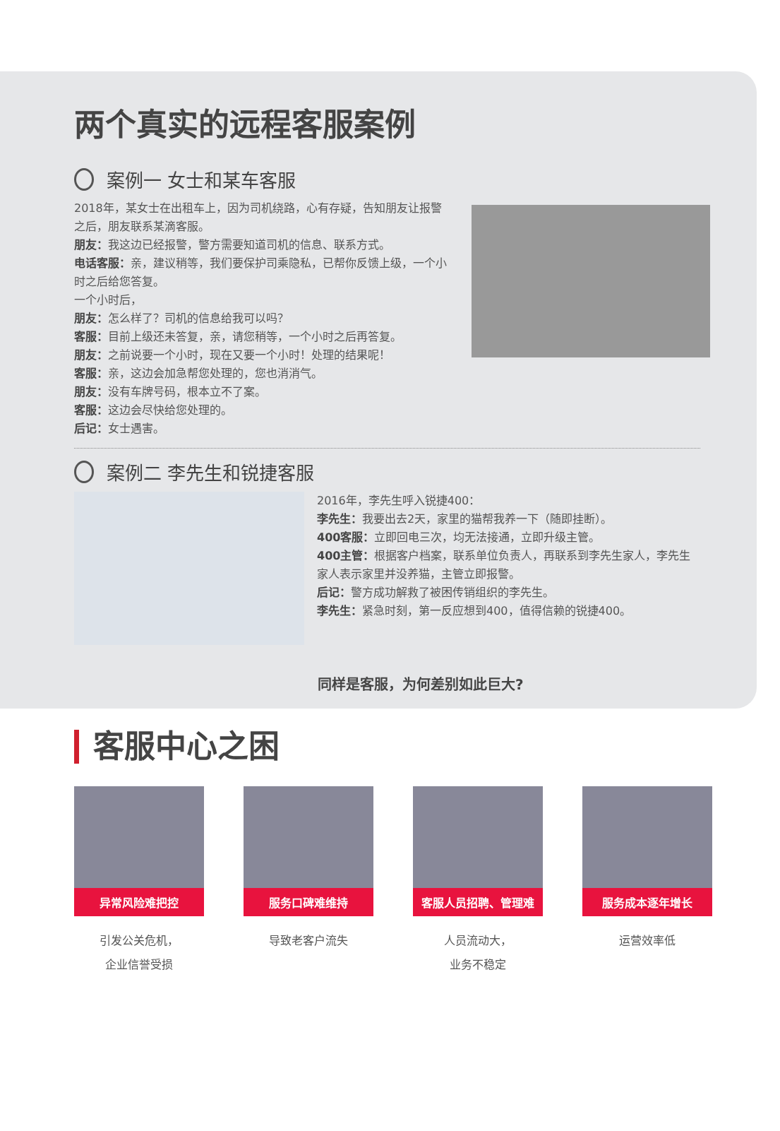两个真实的远程客服案例
案例一 女士和某车客服
2018年，某女士在出租车上，因为司机绕路，心有存疑，告知朋友让报警之后，朋友联系某滴客服。
朋友：我这边已经报警，警方需要知道司机的信息、联系方式。
电话客服：亲，建议稍等，我们要保护司乘隐私，已帮你反馈上级，一个小时之后给您答复。
一个小时后，
朋友：怎么样了？司机的信息给我可以吗？
客服：目前上级还未答复，亲，请您稍等，一个小时之后再答复。
朋友：之前说要一个小时，现在又要一个小时！处理的结果呢！
客服：亲，这边会加急帮您处理的，您也消消气。
朋友：没有车牌号码，根本立不了案。
客服：这边会尽快给您处理的。
后记：女士遇害。
案例二 李先生和锐捷客服
2016年，李先生呼入锐捷400：
李先生：我要出去2天，家里的猫帮我养一下（随即挂断）。
400客服：立即回电三次，均无法接通，立即升级主管。
400主管：根据客户档案，联系单位负责人，再联系到李先生家人，李先生家人表示家里并没养猫，主管立即报警。
后记：警方成功解救了被困传销组织的李先生。
李先生：紧急时刻，第一反应想到400，值得信赖的锐捷400。
同样是客服，为何差别如此巨大?
客服中心之困
异常风险难把控
引发公关危机，
企业信誉受损
服务口碑难维持
导致老客户流失
客服人员招聘、管理难
人员流动大，
业务不稳定
服务成本逐年增长
运营效率低